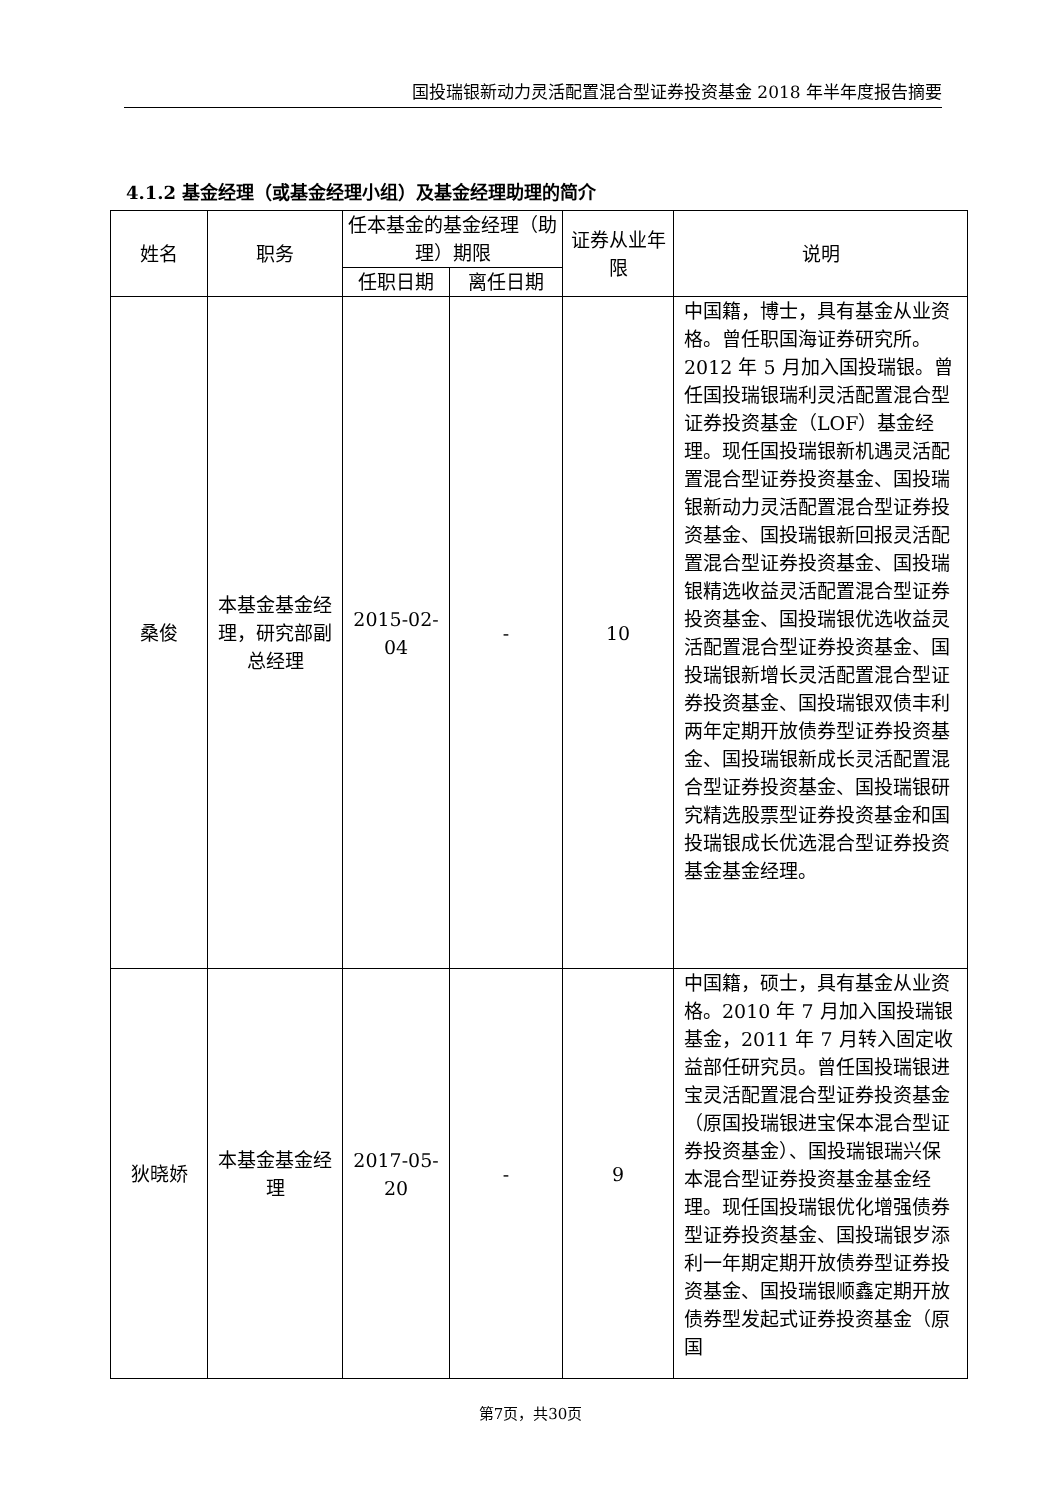国投瑞银新动力灵活配置混合型证券投资基金 2018 年半年度报告摘要
4.1.2 基金经理（或基金经理小组）及基金经理助理的简介
| 姓名 | 职务 | 任本基金的基金经理（助理）期限 | | 证券从业年限 | 说明 |
| --- | --- | --- | --- | --- | --- |
| | | 任职日期 | 离任日期 | | |
| 桑俊 | 本基金基金经理，研究部副总经理 | 2015-02-04 | - | 10 | 中国籍，博士，具有基金从业资格。曾任职国海证券研究所。2012 年 5 月加入国投瑞银。曾任国投瑞银瑞利灵活配置混合型证券投资基金（LOF）基金经理。现任国投瑞银新机遇灵活配置混合型证券投资基金、国投瑞银新动力灵活配置混合型证券投资基金、国投瑞银新回报灵活配置混合型证券投资基金、国投瑞银精选收益灵活配置混合型证券投资基金、国投瑞银优选收益灵活配置混合型证券投资基金、国投瑞银新增长灵活配置混合型证券投资基金、国投瑞银双债丰利两年定期开放债券型证券投资基金、国投瑞银新成长灵活配置混合型证券投资基金、国投瑞银研究精选股票型证券投资基金和国投瑞银成长优选混合型证券投资基金基金经理。 |
| 狄晓娇 | 本基金基金经理 | 2017-05-20 | - | 9 | 中国籍，硕士，具有基金从业资格。2010 年 7 月加入国投瑞银基金，2011 年 7 月转入固定收益部任研究员。曾任国投瑞银进宝灵活配置混合型证券投资基金（原国投瑞银进宝保本混合型证券投资基金）、国投瑞银瑞兴保本混合型证券投资基金基金经理。现任国投瑞银优化增强债券型证券投资基金、国投瑞银岁添利一年期定期开放债券型证券投资基金、国投瑞银顺鑫定期开放债券型发起式证券投资基金（原国 |
第7页，共30页